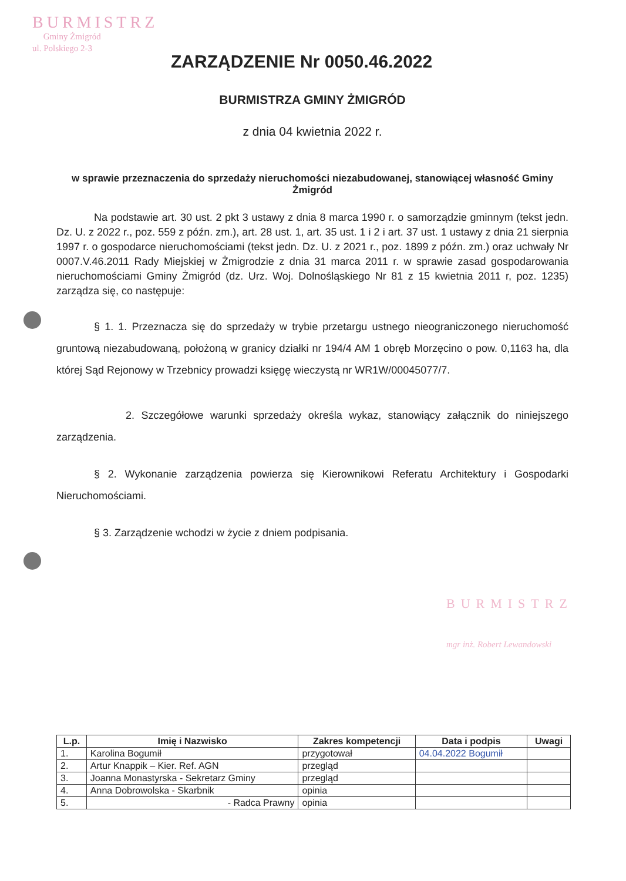BURMISTRZ
Gminy Żmigród
ul. Polskiego 2-3
ZARZĄDZENIE Nr 0050.46.2022
BURMISTRZA GMINY ŻMIGRÓD
z dnia 04 kwietnia 2022 r.
w sprawie przeznaczenia do sprzedaży nieruchomości niezabudowanej, stanowiącej własność Gminy Żmigród
Na podstawie art. 30 ust. 2 pkt 3 ustawy z dnia 8 marca 1990 r. o samorządzie gminnym (tekst jedn. Dz. U. z 2022 r., poz. 559 z późn. zm.), art. 28 ust. 1, art. 35 ust. 1 i 2 i art. 37 ust. 1 ustawy z dnia 21 sierpnia 1997 r. o gospodarce nieruchomościami (tekst jedn. Dz. U. z 2021 r., poz. 1899 z późn. zm.) oraz uchwały Nr 0007.V.46.2011 Rady Miejskiej w Żmigrodzie z dnia 31 marca 2011 r. w sprawie zasad gospodarowania nieruchomościami Gminy Żmigród (dz. Urz. Woj. Dolnośląskiego Nr 81 z 15 kwietnia 2011 r, poz. 1235) zarządza się, co następuje:
§ 1. 1. Przeznacza się do sprzedaży w trybie przetargu ustnego nieograniczonego nieruchomość gruntową niezabudowaną, położoną w granicy działki nr 194/4 AM 1 obręb Morzęcino o pow. 0,1163 ha, dla której Sąd Rejonowy w Trzebnicy prowadzi księgę wieczystą nr WR1W/00045077/7.
2. Szczegółowe warunki sprzedaży określa wykaz, stanowiący załącznik do niniejszego zarządzenia.
§ 2. Wykonanie zarządzenia powierza się Kierownikowi Referatu Architektury i Gospodarki Nieruchomościami.
§ 3. Zarządzenie wchodzi w życie z dniem podpisania.
| L.p. | Imię i Nazwisko | Zakres kompetencji | Data i podpis | Uwagi |
| --- | --- | --- | --- | --- |
| 1. | Karolina Bogumił | przygotował | 04.04.2022 Bogumił | |
| 2. | Artur Knappik – Kier. Ref. AGN | przegląd | | |
| 3. | Joanna Monastyrska - Sekretarz Gminy | przegląd | | |
| 4. | Anna Dobrowolska - Skarbnik | opinia | | |
| 5. | - Radca Prawny | opinia | | |
BURMISTRZ
mgr inż. Robert Lewandowski